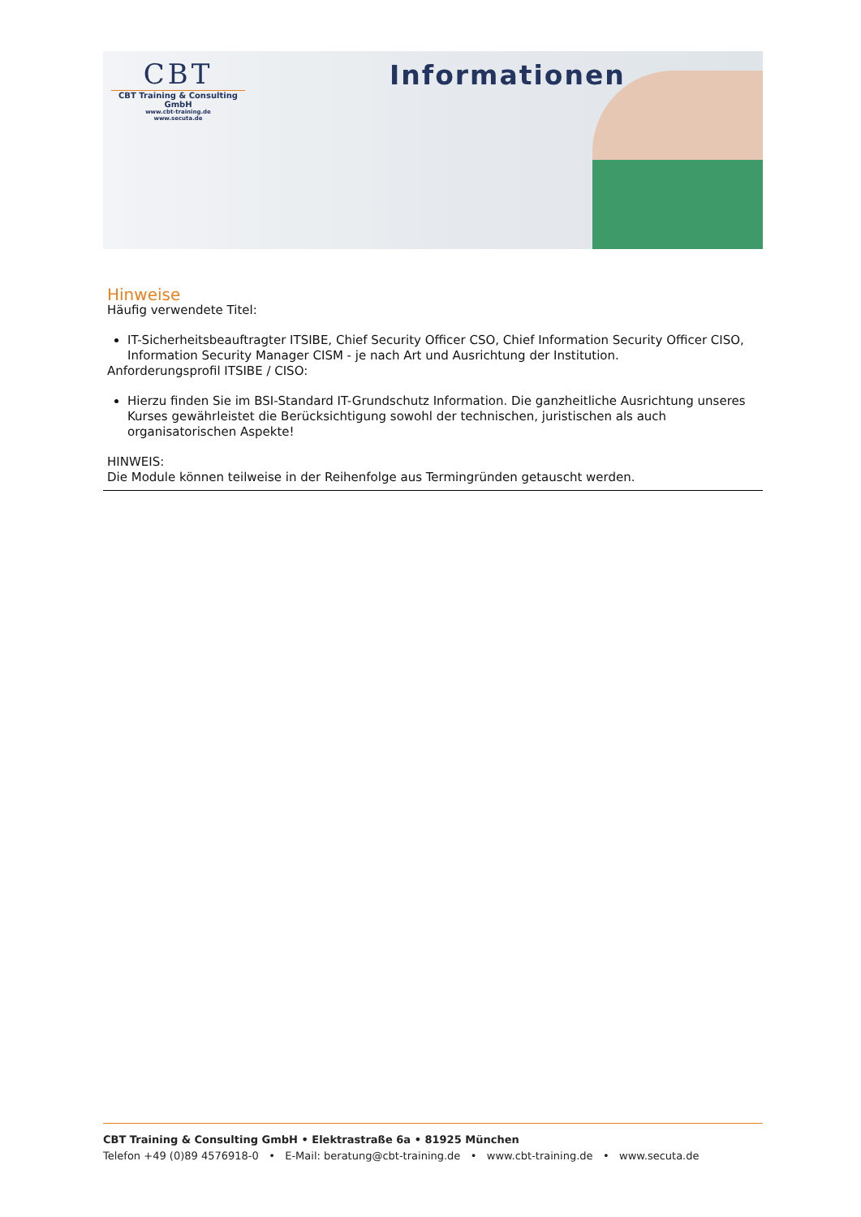CBT
CBT Training & Consulting GmbH
www.cbt-training.de
www.secuta.de
Informationen
Hinweise
Häufig verwendete Titel:
IT-Sicherheitsbeauftragter ITSIBE, Chief Security Officer CSO, Chief Information Security Officer CISO, Information Security Manager CISM - je nach Art und Ausrichtung der Institution.
Anforderungsprofil ITSIBE / CISO:
Hierzu finden Sie im BSI-Standard IT-Grundschutz Information. Die ganzheitliche Ausrichtung unseres Kurses gewährleistet die Berücksichtigung sowohl der technischen, juristischen als auch organisatorischen Aspekte!
HINWEIS:
Die Module können teilweise in der Reihenfolge aus Termingründen getauscht werden.
CBT Training & Consulting GmbH • Elektrastraße 6a • 81925 München
Telefon +49 (0)89 4576918-0 • E-Mail: beratung@cbt-training.de • www.cbt-training.de • www.secuta.de